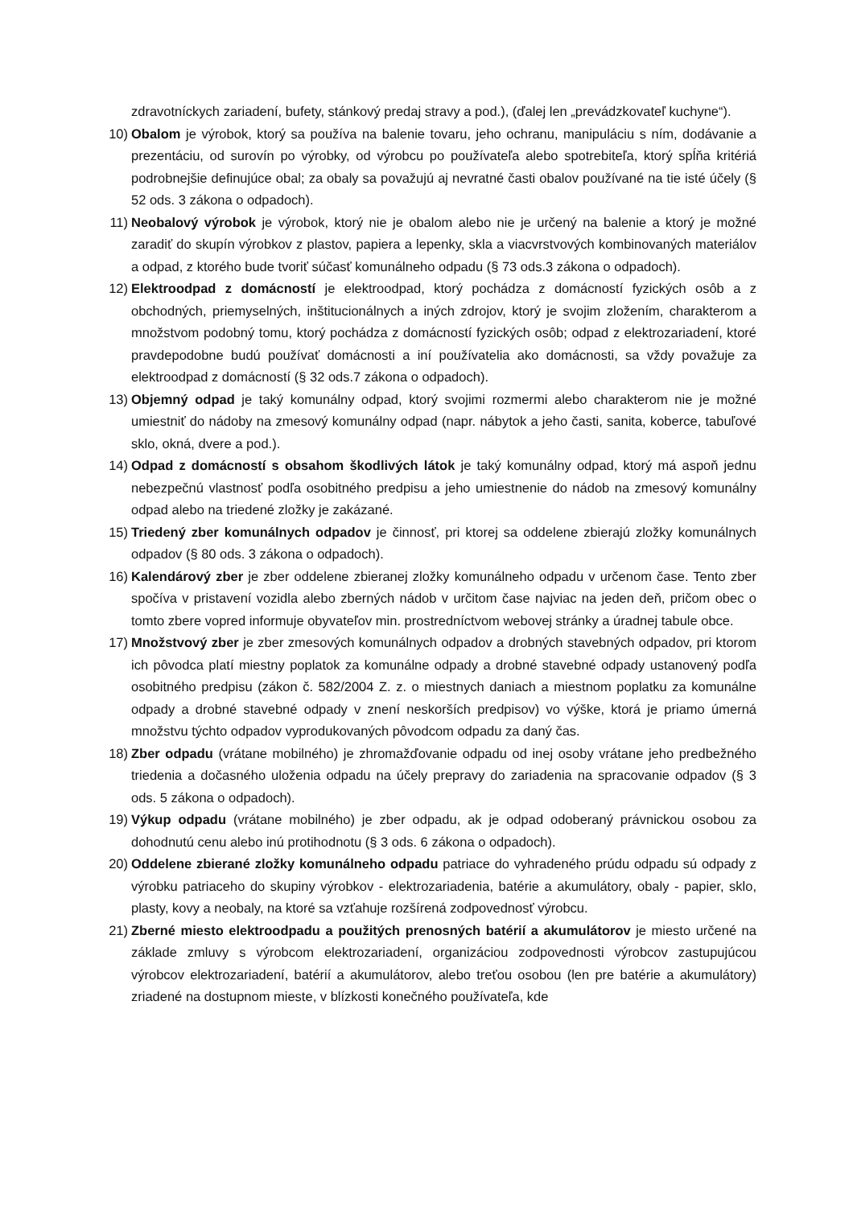zdravotníckych zariadení, bufety, stánkový predaj stravy a pod.), (ďalej len „prevádzkovateľ kuchyne“).
10) Obalom je výrobok, ktorý sa používa na balenie tovaru, jeho ochranu, manipuláciu s ním, dodávanie a prezentáciu, od surovín po výrobky, od výrobcu po používateľa alebo spotrebiteľa, ktorý spĺňa kritériá podrobnejšie definujúce obal; za obaly sa považujú aj nevratné časti obalov používané na tie isté účely (§ 52 ods. 3 zákona o odpadoch).
11) Neobalový výrobok je výrobok, ktorý nie je obalom alebo nie je určený na balenie a ktorý je možné zaradiť do skupín výrobkov z plastov, papiera a lepenky, skla a viacvrstvových kombinovaných materiálov a odpad, z ktorého bude tvoriť súčasť komunálneho odpadu (§ 73 ods.3 zákona o odpadoch).
12) Elektroodpad z domácností je elektroodpad, ktorý pochádza z domácností fyzických osôb a z obchodných, priemyselných, inštitucionálnych a iných zdrojov, ktorý je svojim zložením, charakterom a množstvom podobný tomu, ktorý pochádza z domácností fyzických osôb; odpad z elektrozariadení, ktoré pravdepodobne budú používať domácnosti a iní používatelia ako domácnosti, sa vždy považuje za elektroodpad z domácností (§ 32 ods.7 zákona o odpadoch).
13) Objemný odpad je taký komunálny odpad, ktorý svojimi rozmermi alebo charakterom nie je možné umiestniť do nádoby na zmesový komunálny odpad (napr. nábytok a jeho časti, sanita, koberce, tabuľové sklo, okná, dvere a pod.).
14) Odpad z domácností s obsahom škodlivých látok je taký komunálny odpad, ktorý má aspoň jednu nebezpečnú vlastnosť podľa osobitného predpisu a jeho umiestnenie do nádob na zmesový komunálny odpad alebo na triedené zložky je zakázané.
15) Triedený zber komunálnych odpadov je činnosť, pri ktorej sa oddelene zbierajú zložky komunálnych odpadov (§ 80 ods. 3 zákona o odpadoch).
16) Kalendárový zber je zber oddelene zbieranej zložky komunálneho odpadu v určenom čase. Tento zber spočíva v pristavení vozidla alebo zberných nádob v určitom čase najviac na jeden deň, pričom obec o tomto zbere vopred informuje obyvateľov min. prostredníctvom webovej stránky a úradnej tabule obce.
17) Množstvový zber je zber zmesových komunálnych odpadov a drobných stavebných odpadov, pri ktorom ich pôvodca platí miestny poplatok za komunálne odpady a drobné stavebné odpady ustanovený podľa osobitného predpisu (zákon č. 582/2004 Z. z. o miestnych daniach a miestnom poplatku za komunálne odpady a drobné stavebné odpady v znení neskorších predpisov) vo výške, ktorá je priamo úmerná množstvu týchto odpadov vyprodukovaných pôvodcom odpadu za daný čas.
18) Zber odpadu (vrátane mobilného) je zhromažďovanie odpadu od inej osoby vrátane jeho predbežného triedenia a dočasného uloženia odpadu na účely prepravy do zariadenia na spracovanie odpadov (§ 3 ods. 5 zákona o odpadoch).
19) Výkup odpadu (vrátane mobilného) je zber odpadu, ak je odpad odoberaný právnickou osobou za dohodnutú cenu alebo inú protihodnotu (§ 3 ods. 6 zákona o odpadoch).
20) Oddelene zbierané zložky komunálneho odpadu patriace do vyhradeného prúdu odpadu sú odpady z výrobku patriaceho do skupiny výrobkov - elektrozariadenia, batérie a akumulátory, obaly - papier, sklo, plasty, kovy a neobaly, na ktoré sa vzťahuje rozšírená zodpovednosť výrobcu.
21) Zberné miesto elektroodpadu a použitých prenosných batérií a akumulátorov je miesto určené na základe zmluvy s výrobcom elektrozariadení, organizáciou zodpovednosti výrobcov zastupujúcou výrobcov elektrozariadení, batérií a akumulátorov, alebo treťou osobou (len pre batérie a akumulátory) zriadené na dostupnom mieste, v blízkosti konečného používateľa, kde